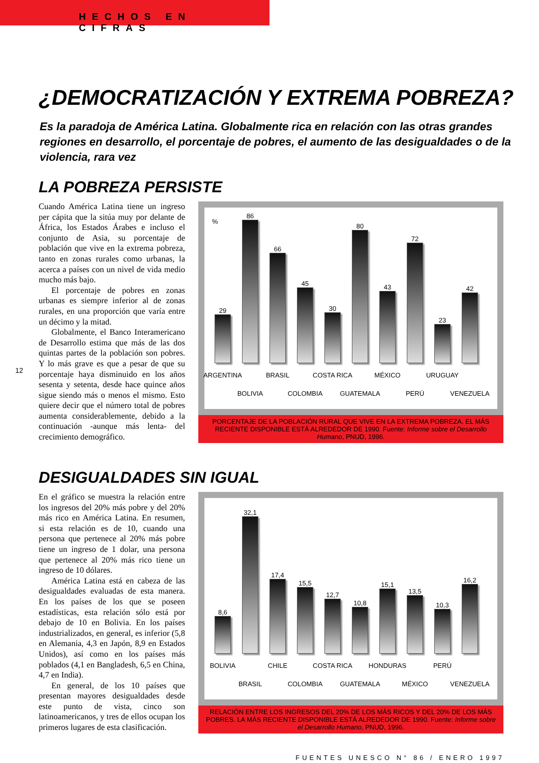HECHOS EN CIFRAS
¿DEMOCRATIZACIÓN Y EXTREMA POBREZA?
Es la paradoja de América Latina. Globalmente rica en relación con las otras grandes regiones en desarrollo, el porcentaje de pobres, el aumento de las desigualdades o de la violencia, rara vez
LA POBREZA PERSISTE
Cuando América Latina tiene un ingreso per cápita que la sitúa muy por delante de África, los Estados Árabes e incluso el conjunto de Asia, su porcentaje de población que vive en la extrema pobreza, tanto en zonas rurales como urbanas, la acerca a países con un nivel de vida medio mucho más bajo.
El porcentaje de pobres en zonas urbanas es siempre inferior al de zonas rurales, en una proporción que varía entre un décimo y la mitad.
Globalmente, el Banco Interamericano de Desarrollo estima que más de las dos quintas partes de la población son pobres. Y lo más grave es que a pesar de que su porcentaje haya disminuido en los años sesenta y setenta, desde hace quince años sigue siendo más o menos el mismo. Esto quiere decir que el número total de pobres aumenta considerablemente, debido a la continuación -aunque más lenta- del crecimiento demográfico.
%
29 ARGENTINA
86 BOLIVIA
66 BRASIL
45 COLOMBIA
30 COSTA RICA
80 GUATEMALA
43 MÉXICO
72 PERÚ
23 URUGUAY
42 VENEZUELA
PORCENTAJE DE LA POBLACIÓN RURAL QUE VIVE EN LA EXTREMA POBREZA. EL MÁS RECIENTE DISPONIBLE ESTÁ ALREDEDOR DE 1990. Fuente: Informe sobre el Desarrollo Humano, PNUD, 1996.
12
DESIGUALDADES SIN IGUAL
En el gráfico se muestra la relación entre los ingresos del 20% más pobre y del 20% más rico en América Latina. En resumen, si esta relación es de 10, cuando una persona que pertenece al 20% más pobre tiene un ingreso de 1 dolar, una persona que pertenece al 20% más rico tiene un ingreso de 10 dólares.
América Latina está en cabeza de las desigualdades evaluadas de esta manera. En los países de los que se poseen estadísticas, esta relación sólo está por debajo de 10 en Bolivia. En los países industrializados, en general, es inferior (5,8 en Alemania, 4,3 en Japón, 8,9 en Estados Unidos), así como en los países más poblados (4,1 en Bangladesh, 6,5 en China, 4,7 en India).
En general, de los 10 países que presentan mayores desigualdades desde este punto de vista, cinco son latinoamericanos, y tres de ellos ocupan los primeros lugares de esta clasificación.
8,6 BOLIVIA
32,1 BRASIL
17,4 CHILE
15,5 COLOMBIA
12,7 COSTA RICA
10,8 GUATEMALA
15,1 HONDURAS
13,5 MÉXICO
10,3 PERÚ
16,2 VENEZUELA
RELACIÓN ENTRE LOS INGRESOS DEL 20% DE LOS MÁS RICOS Y DEL 20% DE LOS MÁS POBRES. LA MÁS RECIENTE DISPONIBLE ESTÁ ALREDEDOR DE 1990. Fuente: Informe sobre el Desarrollo Humano, PNUD, 1996.
FUENTES UNESCO N° 86 / ENERO 1997